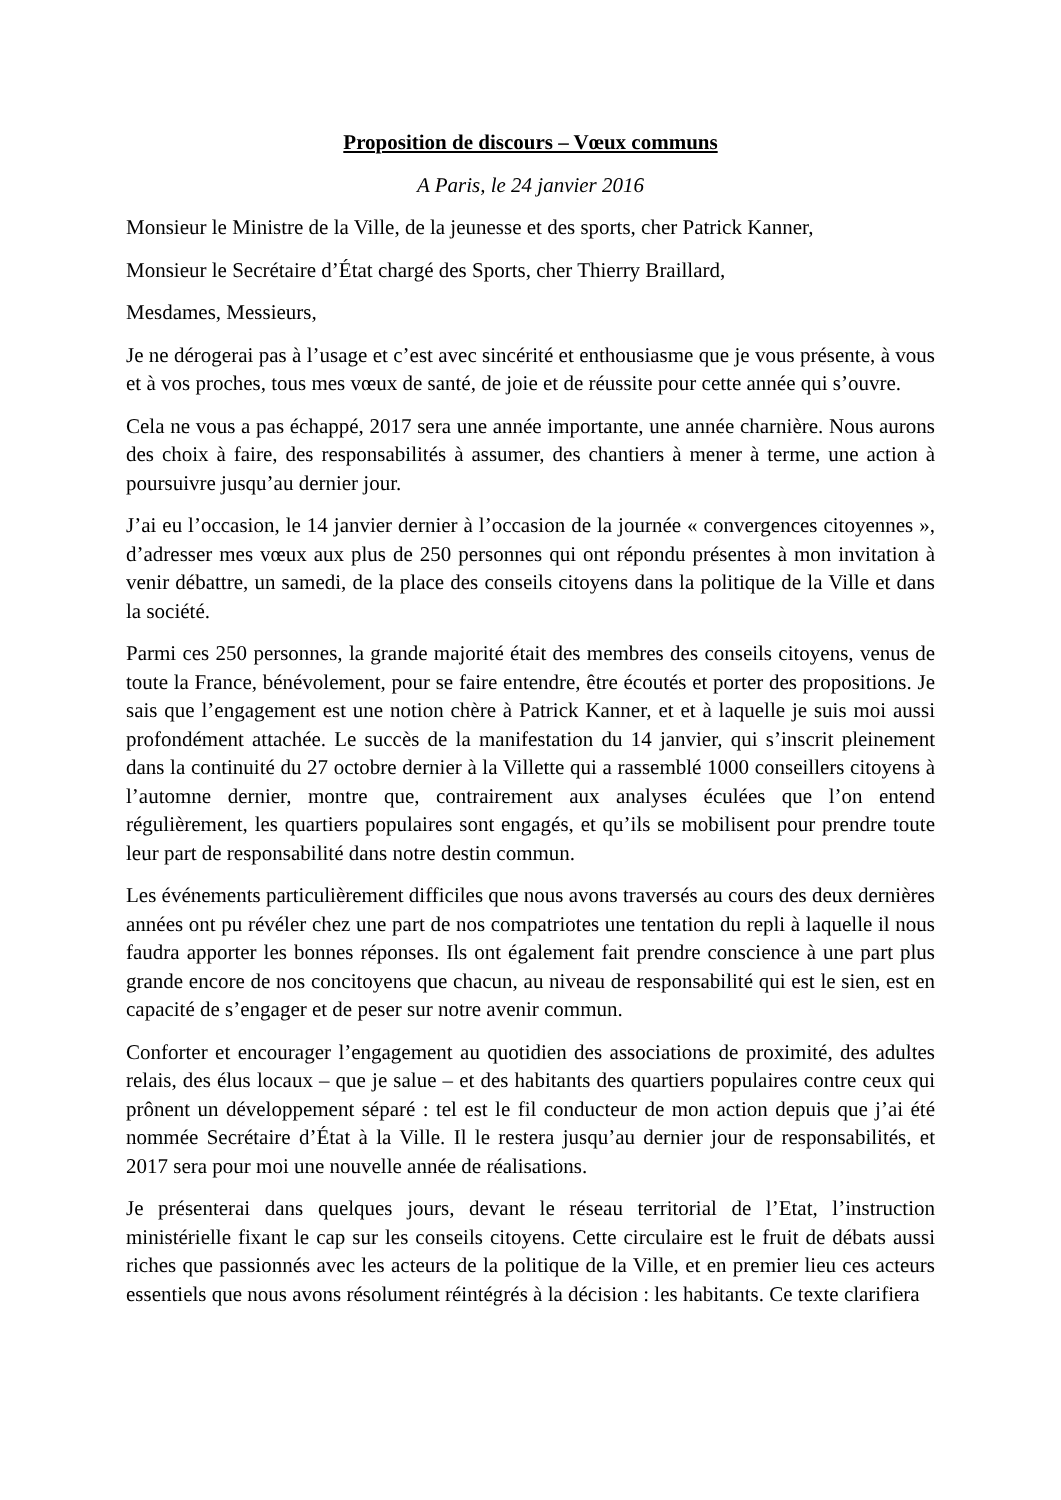Proposition de discours – Vœux communs
A Paris, le 24 janvier 2016
Monsieur le Ministre de la Ville, de la jeunesse et des sports, cher Patrick Kanner,
Monsieur le Secrétaire d’État chargé des Sports, cher Thierry Braillard,
Mesdames, Messieurs,
Je ne dérogerai pas à l’usage et c’est avec sincérité et enthousiasme que je vous présente, à vous et à vos proches, tous mes vœux de santé, de joie et de réussite pour cette année qui s’ouvre.
Cela ne vous a pas échappé, 2017 sera une année importante, une année charnière. Nous aurons des choix à faire, des responsabilités à assumer, des chantiers à mener à terme, une action à poursuivre jusqu’au dernier jour.
J’ai eu l’occasion, le 14 janvier dernier à l’occasion de la journée « convergences citoyennes », d’adresser mes vœux aux plus de 250 personnes qui ont répondu présentes à mon invitation à venir débattre, un samedi, de la place des conseils citoyens dans la politique de la Ville et dans la société.
Parmi ces 250 personnes, la grande majorité était des membres des conseils citoyens, venus de toute la France, bénévolement, pour se faire entendre, être écoutés et porter des propositions. Je sais que l’engagement est une notion chère à Patrick Kanner, et et à laquelle je suis moi aussi profondément attachée. Le succès de la manifestation du 14 janvier, qui s’inscrit pleinement dans la continuité du 27 octobre dernier à la Villette qui a rassemblé 1000 conseillers citoyens à l’automne dernier, montre que, contrairement aux analyses éculées que l’on entend régulièrement, les quartiers populaires sont engagés, et qu’ils se mobilisent pour prendre toute leur part de responsabilité dans notre destin commun.
Les événements particulièrement difficiles que nous avons traversés au cours des deux dernières années ont pu révéler chez une part de nos compatriotes une tentation du repli à laquelle il nous faudra apporter les bonnes réponses. Ils ont également fait prendre conscience à une part plus grande encore de nos concitoyens que chacun, au niveau de responsabilité qui est le sien, est en capacité de s’engager et de peser sur notre avenir commun.
Conforter et encourager l’engagement au quotidien des associations de proximité, des adultes relais, des élus locaux – que je salue – et des habitants des quartiers populaires contre ceux qui prônent un développement séparé : tel est le fil conducteur de mon action depuis que j’ai été nommée Secrétaire d’État à la Ville. Il le restera jusqu’au dernier jour de responsabilités, et 2017 sera pour moi une nouvelle année de réalisations.
Je présenterai dans quelques jours, devant le réseau territorial de l’Etat, l’instruction ministérielle fixant le cap sur les conseils citoyens. Cette circulaire est le fruit de débats aussi riches que passionnés avec les acteurs de la politique de la Ville, et en premier lieu ces acteurs essentiels que nous avons résolument réintégrés à la décision : les habitants. Ce texte clarifiera